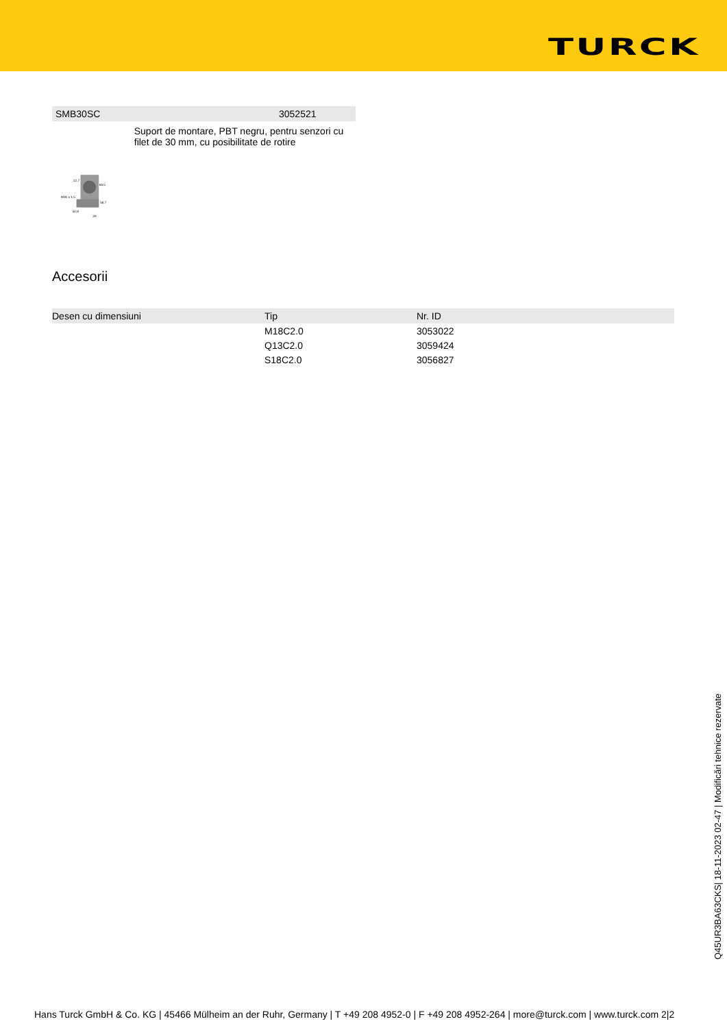TURCK
SMB30SC 3052521
M30 x 1,5
66,5
58,7
12,7
50,8
29
Suport de montare, PBT negru, pentru senzori cu filet de 30 mm, cu posibilitate de rotire
Accesorii
| Desen cu dimensiuni | Tip | Nr. ID |
| --- | --- | --- |
| | M18C2.0 | 3053022 |
| | Q13C2.0 | 3059424 |
| | S18C2.0 | 3056827 |
Q45UR3BA63CKS| 18-11-2023 02-47 | Modificări tehnice rezervate
Hans Turck GmbH & Co. KG | 45466 Mülheim an der Ruhr, Germany | T +49 208 4952-0 | F +49 208 4952-264 | more@turck.com | www.turck.com 2|2